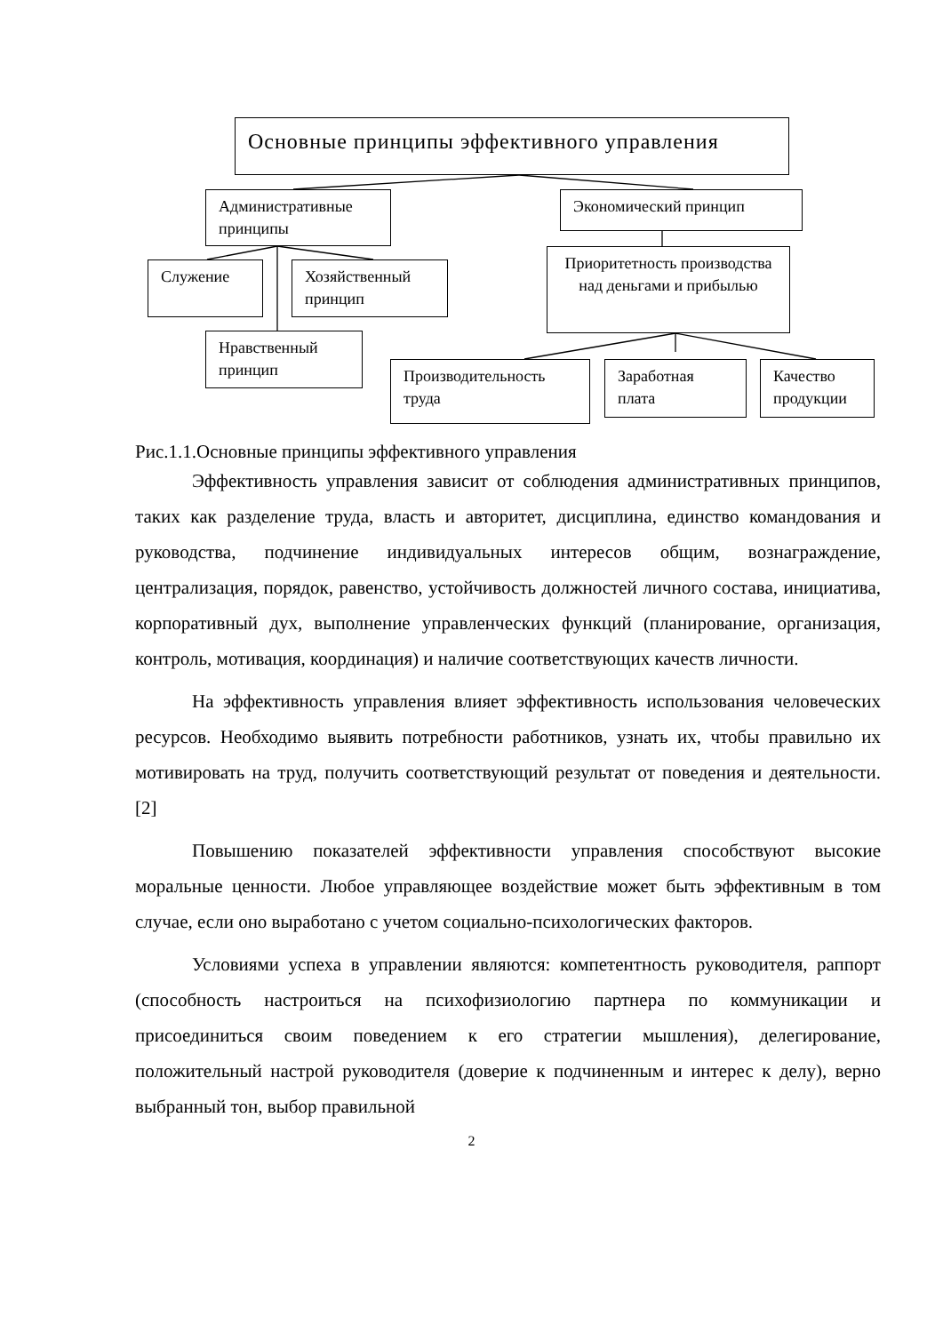Основные принципы эффективного управления
Административные принципы
Экономический принцип
Служение
Хозяйственный принцип
Приоритетность производства над деньгами и прибылью
Нравственный принцип
Производительность труда
Заработная плата
Качество продукции
Рис.1.1.Основные принципы эффективного управления
Эффективность управления зависит от соблюдения административных принципов, таких как разделение труда, власть и авторитет, дисциплина, единство командования и руководства, подчинение индивидуальных интересов общим, вознаграждение, централизация, порядок, равенство, устойчивость должностей личного состава, инициатива, корпоративный дух, выполнение управленческих функций (планирование, организация, контроль, мотивация, координация) и наличие соответствующих качеств личности.
На эффективность управления влияет эффективность использования человеческих ресурсов. Необходимо выявить потребности работников, узнать их, чтобы правильно их мотивировать на труд, получить соответствующий результат от поведения и деятельности. [2]
Повышению показателей эффективности управления способствуют высокие моральные ценности. Любое управляющее воздействие может быть эффективным в том случае, если оно выработано с учетом социально-психологических факторов.
Условиями успеха в управлении являются: компетентность руководителя, раппорт (способность настроиться на психофизиологию партнера по коммуникации и присоединиться своим поведением к его стратегии мышления), делегирование, положительный настрой руководителя (доверие к подчиненным и интерес к делу), верно выбранный тон, выбор правильной
2